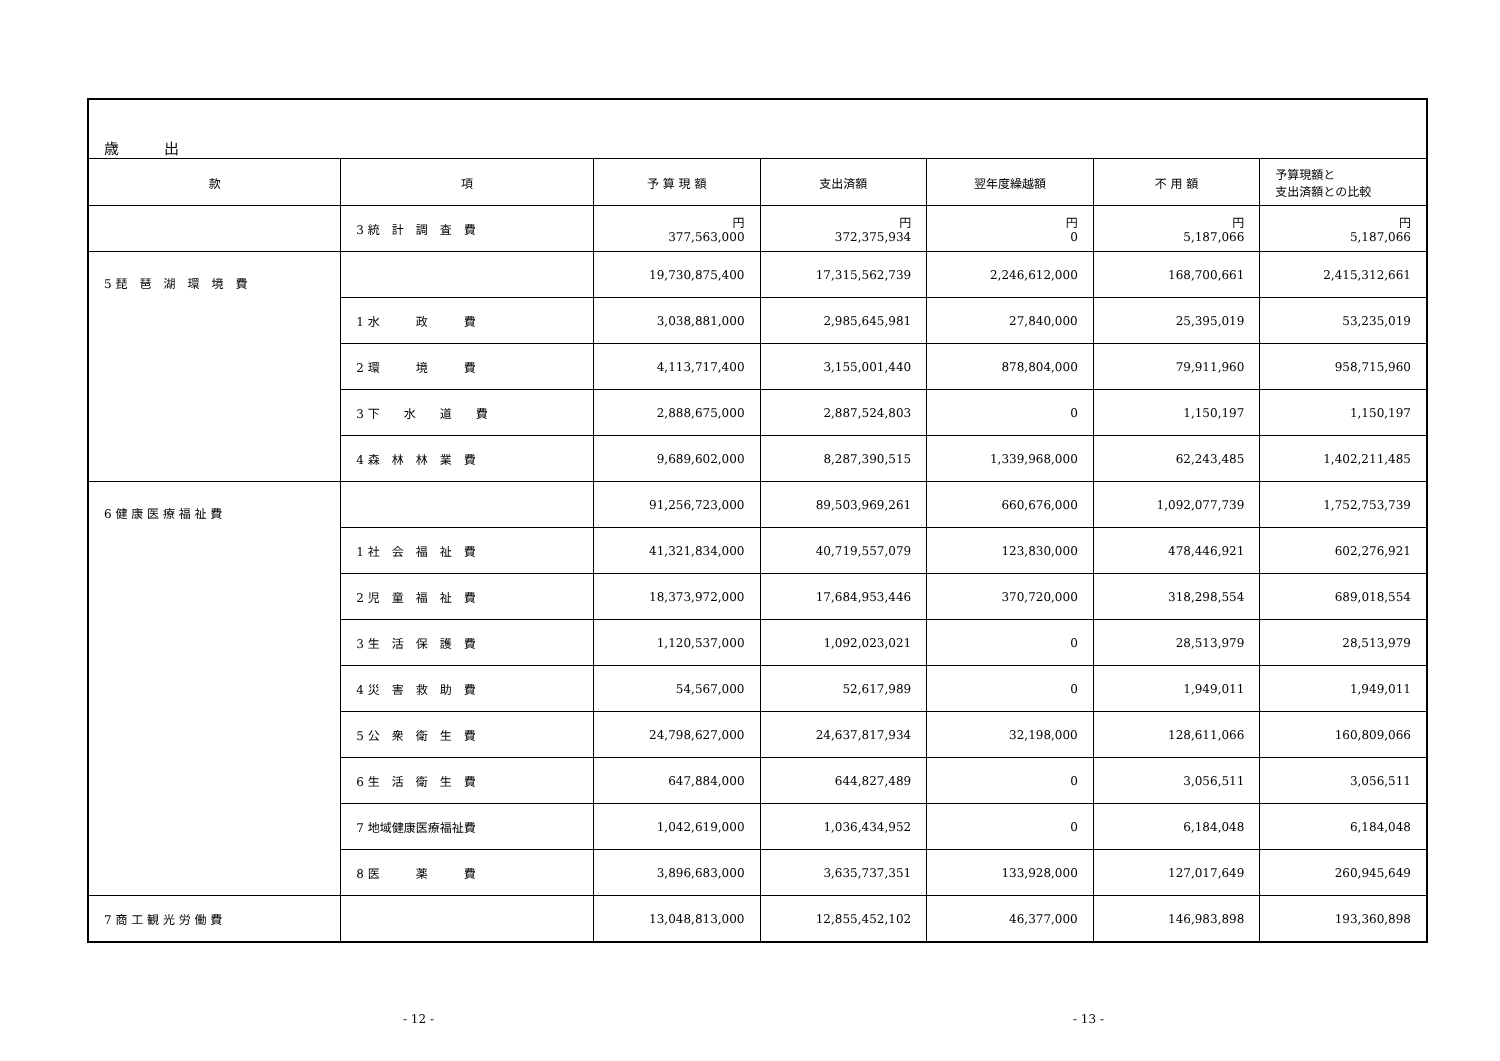| 歳 出 | | | | | | |
| 款 | 項 | 予 算 現 額 | 支出済額 | 翌年度繰越額 | 不 用 額 | 予算現額と 支出済額との比較 |
| | 3 統 計 調 査 費 | 円 377,563,000 | 円 372,375,934 | 円 0 | 円 5,187,066 | 円 5,187,066 |
| 5 琵 琶 湖 環 境 費 | | 19,730,875,400 | 17,315,562,739 | 2,246,612,000 | 168,700,661 | 2,415,312,661 |
| | 1 水 政 費 | 3,038,881,000 | 2,985,645,981 | 27,840,000 | 25,395,019 | 53,235,019 |
| | 2 環 境 費 | 4,113,717,400 | 3,155,001,440 | 878,804,000 | 79,911,960 | 958,715,960 |
| | 3 下 水 道 費 | 2,888,675,000 | 2,887,524,803 | 0 | 1,150,197 | 1,150,197 |
| | 4 森 林 林 業 費 | 9,689,602,000 | 8,287,390,515 | 1,339,968,000 | 62,243,485 | 1,402,211,485 |
| 6 健 康 医 療 福 祉 費 | | 91,256,723,000 | 89,503,969,261 | 660,676,000 | 1,092,077,739 | 1,752,753,739 |
| | 1 社 会 福 祉 費 | 41,321,834,000 | 40,719,557,079 | 123,830,000 | 478,446,921 | 602,276,921 |
| | 2 児 童 福 祉 費 | 18,373,972,000 | 17,684,953,446 | 370,720,000 | 318,298,554 | 689,018,554 |
| | 3 生 活 保 護 費 | 1,120,537,000 | 1,092,023,021 | 0 | 28,513,979 | 28,513,979 |
| | 4 災 害 救 助 費 | 54,567,000 | 52,617,989 | 0 | 1,949,011 | 1,949,011 |
| | 5 公 衆 衛 生 費 | 24,798,627,000 | 24,637,817,934 | 32,198,000 | 128,611,066 | 160,809,066 |
| | 6 生 活 衛 生 費 | 647,884,000 | 644,827,489 | 0 | 3,056,511 | 3,056,511 |
| | 7 地域健康医療福祉費 | 1,042,619,000 | 1,036,434,952 | 0 | 6,184,048 | 6,184,048 |
| | 8 医 薬 費 | 3,896,683,000 | 3,635,737,351 | 133,928,000 | 127,017,649 | 260,945,649 |
| 7 商 工 観 光 労 働 費 | | 13,048,813,000 | 12,855,452,102 | 46,377,000 | 146,983,898 | 193,360,898 |
- 12 - - 13 -